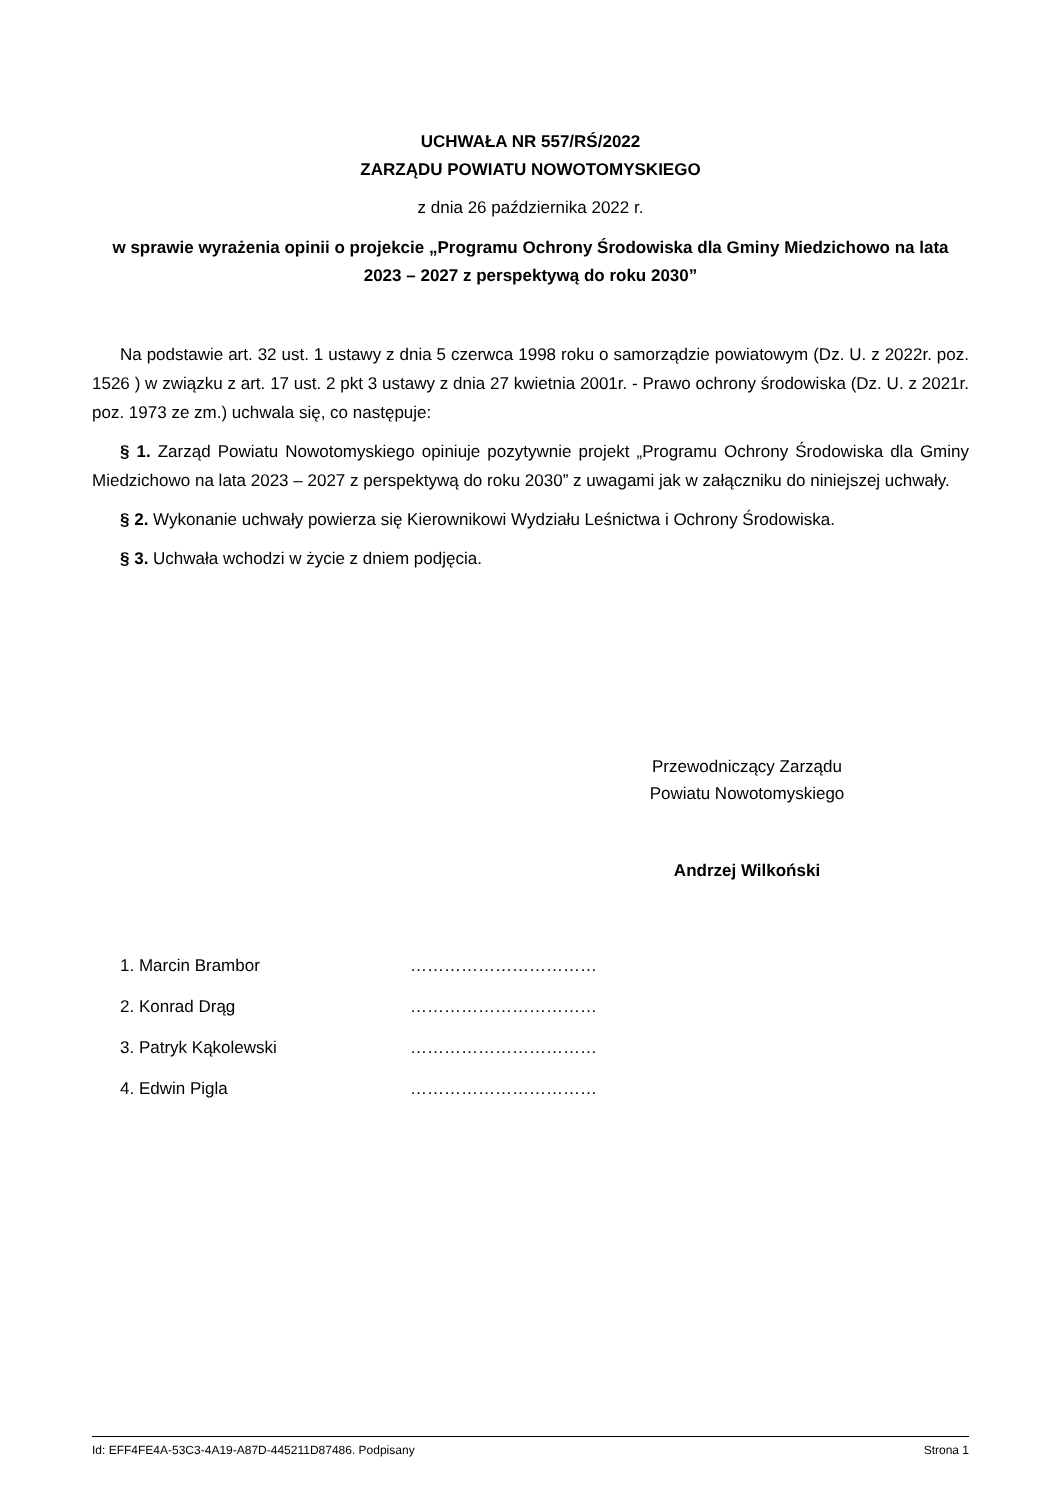UCHWAŁA NR 557/RŚ/2022
ZARZĄDU POWIATU NOWOTOMYSKIEGO
z dnia 26 października 2022 r.
w sprawie wyrażenia opinii o projekcie „Programu Ochrony Środowiska dla Gminy Miedzichowo na lata 2023 – 2027 z perspektywą do roku 2030”
Na podstawie art. 32 ust. 1 ustawy z dnia 5 czerwca 1998 roku o samorządzie powiatowym (Dz. U. z 2022r. poz. 1526 ) w związku z art. 17 ust. 2 pkt 3 ustawy z dnia 27 kwietnia 2001r. - Prawo ochrony środowiska (Dz. U. z 2021r. poz. 1973 ze zm.) uchwala się, co następuje:
§ 1. Zarząd Powiatu Nowotomyskiego opiniuje pozytywnie projekt „Programu Ochrony Środowiska dla Gminy Miedzichowo na lata 2023 – 2027 z perspektywą do roku 2030” z uwagami jak w załączniku do niniejszej uchwały.
§ 2. Wykonanie uchwały powierza się Kierownikowi Wydziału Leśnictwa i Ochrony Środowiska.
§ 3. Uchwała wchodzi w życie z dniem podjęcia.
Przewodniczący Zarządu
Powiatu Nowotomyskiego
Andrzej Wilkoński
| 1. Marcin Brambor | …………………………… |
| 2. Konrad Drąg | …………………………… |
| 3. Patryk Kąkolewski | …………………………… |
| 4. Edwin Pigla | …………………………… |
Id: EFF4FE4A-53C3-4A19-A87D-445211D87486. Podpisany Strona 1